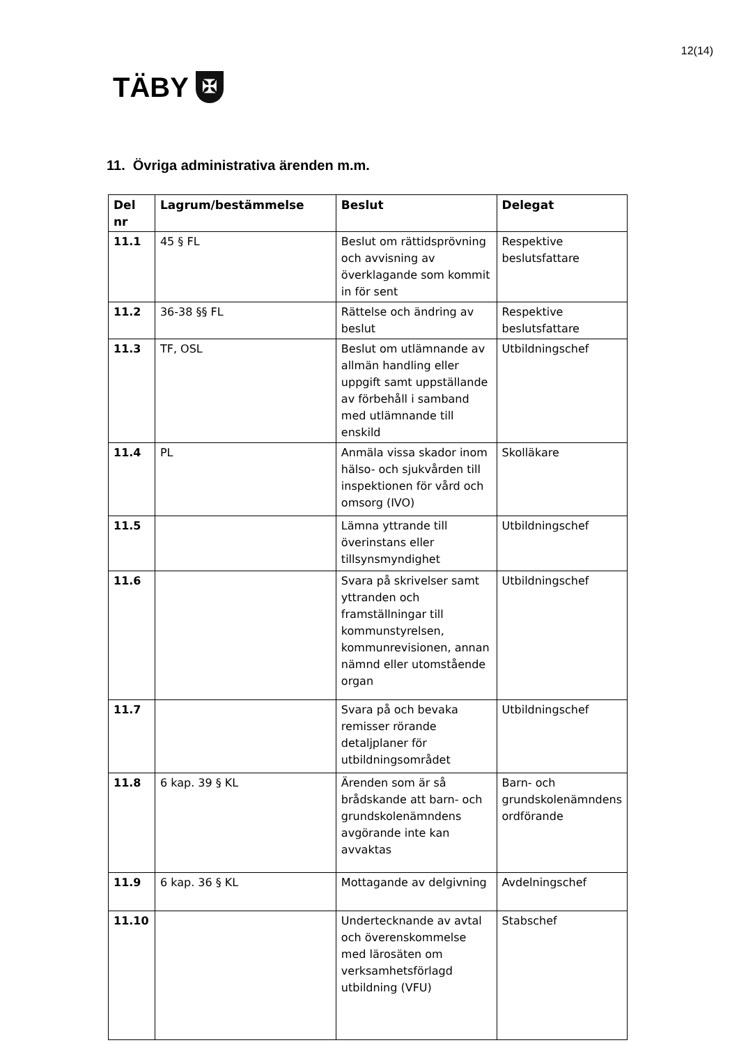12(14)
TÄBY ✠
11. Övriga administrativa ärenden m.m.
| Del nr | Lagrum/bestämmelse | Beslut | Delegat |
| --- | --- | --- | --- |
| 11.1 | 45 § FL | Beslut om rättidsprövning och avvisning av överklagande som kommit in för sent | Respektive beslutsfattare |
| 11.2 | 36-38 §§ FL | Rättelse och ändring av beslut | Respektive beslutsfattare |
| 11.3 | TF, OSL | Beslut om utlämnande av allmän handling eller uppgift samt uppställande av förbehåll i samband med utlämnande till enskild | Utbildningschef |
| 11.4 | PL | Anmäla vissa skador inom hälso- och sjukvården till inspektionen för vård och omsorg (IVO) | Skolläkare |
| 11.5 | | Lämna yttrande till överinstans eller tillsynsmyndighet | Utbildningschef |
| 11.6 | | Svara på skrivelser samt yttranden och framställningar till kommunstyrelsen, kommunrevisionen, annan nämnd eller utomstående organ | Utbildningschef |
| 11.7 | | Svara på och bevaka remisser rörande detaljplaner för utbildningsområdet | Utbildningschef |
| 11.8 | 6 kap. 39 § KL | Ärenden som är så brådskande att barn- och grundskolenämndens avgörande inte kan avvaktas | Barn- och grundskolenämndens ordförande |
| 11.9 | 6 kap. 36 § KL | Mottagande av delgivning | Avdelningschef |
| 11.10 | | Undertecknande av avtal och överenskommelse med lärosäten om verksamhetsförlagd utbildning (VFU) | Stabschef |